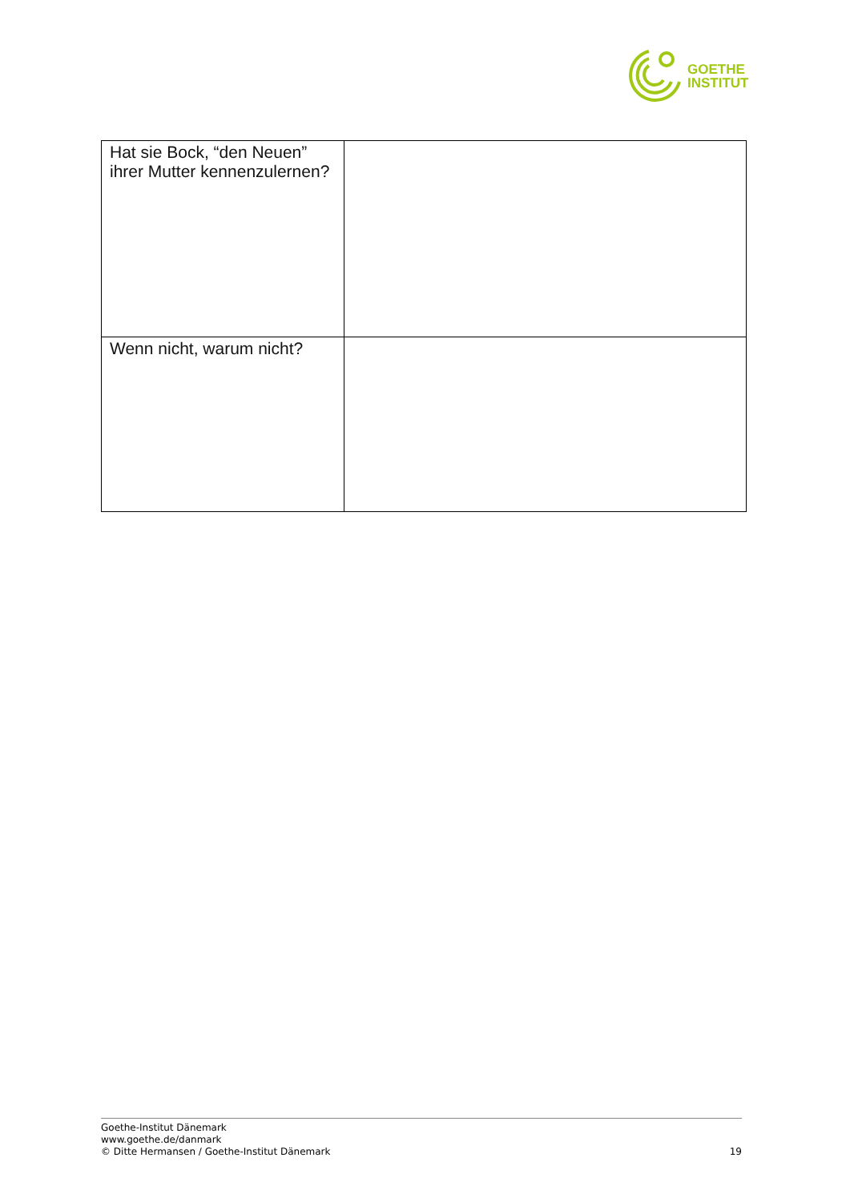GOETHE
INSTITUT
| Hat sie Bock, “den Neuen” ihrer Mutter kennenzulernen? | |
| Wenn nicht, warum nicht? | |
Goethe-Institut Dänemark
www.goethe.de/danmark
© Ditte Hermansen / Goethe-Institut Dänemark
19